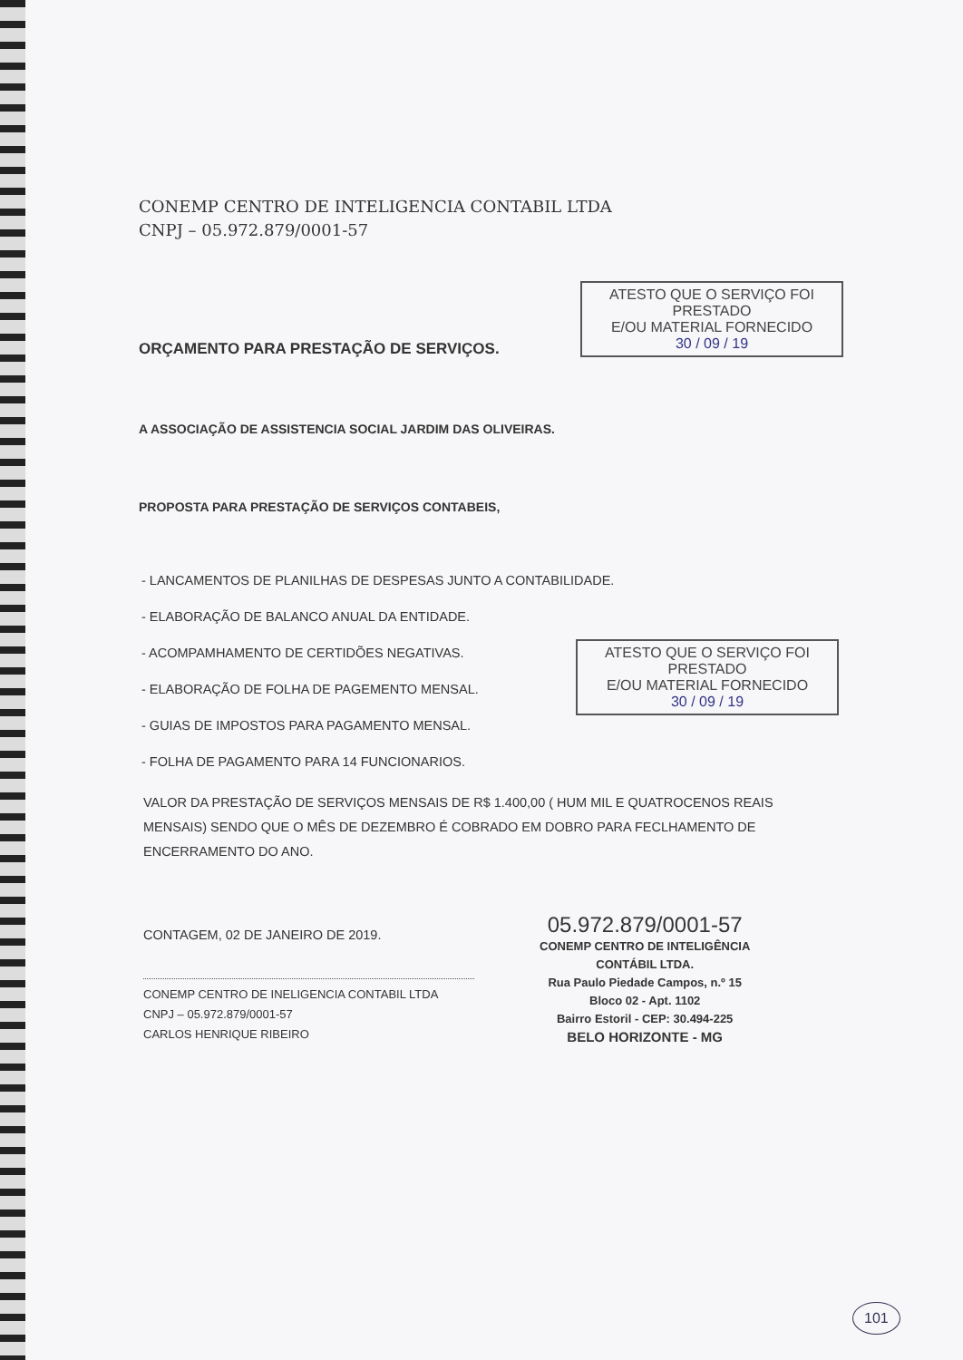ATESTO QUE O SERVIÇO FOI PRESTADO
E/OU MATERIAL FORNECIDO
30 / 09 / 19
ATESTO QUE O SERVIÇO FOI PRESTADO
E/OU MATERIAL FORNECIDO
30 / 09 / 19
CONEMP CENTRO DE INTELIGENCIA CONTABIL LTDA
CNPJ – 05.972.879/0001-57
ORÇAMENTO PARA PRESTAÇÃO DE SERVIÇOS.
A ASSOCIAÇÃO DE ASSISTENCIA SOCIAL JARDIM DAS OLIVEIRAS.
PROPOSTA PARA PRESTAÇÃO DE SERVIÇOS CONTABEIS,
- LANCAMENTOS DE PLANILHAS DE DESPESAS JUNTO A CONTABILIDADE.
- ELABORAÇÃO DE BALANCO ANUAL DA ENTIDADE.
- ACOMPAMHAMENTO DE CERTIDÕES NEGATIVAS.
- ELABORAÇÃO DE FOLHA DE PAGEMENTO MENSAL.
- GUIAS DE IMPOSTOS PARA PAGAMENTO MENSAL.
- FOLHA DE PAGAMENTO PARA 14 FUNCIONARIOS.
VALOR DA PRESTAÇÃO DE SERVIÇOS MENSAIS DE R$ 1.400,00 ( HUM MIL E QUATROCENOS REAIS MENSAIS) SENDO QUE O MÊS DE DEZEMBRO É COBRADO EM DOBRO PARA FECLHAMENTO DE ENCERRAMENTO DO ANO.
CONTAGEM, 02 DE JANEIRO DE 2019.
CONEMP CENTRO DE INELIGENCIA CONTABIL LTDA
CNPJ – 05.972.879/0001-57
CARLOS HENRIQUE RIBEIRO
05.972.879/0001-57
CONEMP CENTRO DE INTELIGÊNCIA
CONTÁBIL LTDA.
Rua Paulo Piedade Campos, n.º 15
Bloco 02 - Apt. 1102
Bairro Estoril - CEP: 30.494-225
BELO HORIZONTE - MG
101